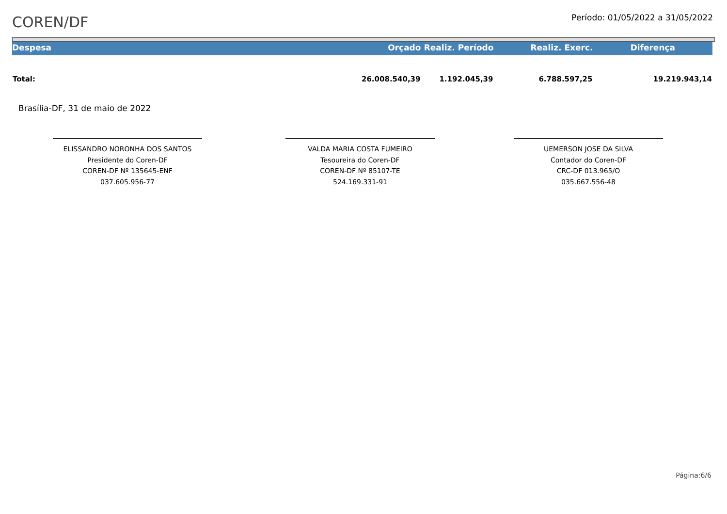COREN/DF
Período: 01/05/2022 a 31/05/2022
| Despesa | Orçado | Realiz. Período | Realiz. Exerc. | Diferença |
| --- | --- | --- | --- | --- |
| Total: | 26.008.540,39 | 1.192.045,39 | 6.788.597,25 | 19.219.943,14 |
Brasília-DF, 31 de maio de 2022
ELISSANDRO NORONHA DOS SANTOS
Presidente do Coren-DF
COREN-DF Nº 135645-ENF
037.605.956-77
VALDA MARIA COSTA FUMEIRO
Tesoureira do Coren-DF
COREN-DF Nº 85107-TE
524.169.331-91
UEMERSON JOSE DA SILVA
Contador do Coren-DF
CRC-DF 013.965/O
035.667.556-48
Página:6/6